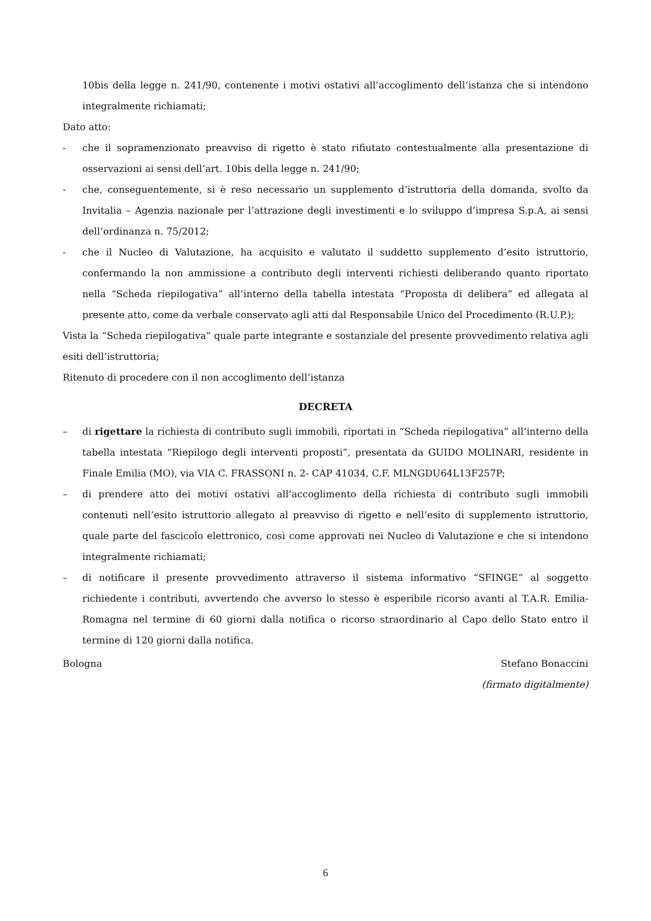10bis della legge n. 241/90, contenente i motivi ostativi all’accoglimento dell’istanza che si intendono integralmente richiamati;
Dato atto:
- che il sopramenzionato preavviso di rigetto è stato rifiutato contestualmente alla presentazione di osservazioni ai sensi dell’art. 10bis della legge n. 241/90;
- che, conseguentemente, si è reso necessario un supplemento d’istruttoria della domanda, svolto da Invitalia – Agenzia nazionale per l’attrazione degli investimenti e lo sviluppo d’impresa S.p.A, ai sensi dell’ordinanza n. 75/2012;
- che il Nucleo di Valutazione, ha acquisito e valutato il suddetto supplemento d’esito istruttorio, confermando la non ammissione a contributo degli interventi richiesti deliberando quanto riportato nella “Scheda riepilogativa” all’interno della tabella intestata “Proposta di delibera” ed allegata al presente atto, come da verbale conservato agli atti dal Responsabile Unico del Procedimento (R.U.P.);
Vista la “Scheda riepilogativa” quale parte integrante e sostanziale del presente provvedimento relativa agli esiti dell’istruttoria;
Ritenuto di procedere con il non accoglimento dell’istanza
DECRETA
– di rigettare la richiesta di contributo sugli immobili, riportati in “Scheda riepilogativa” all’interno della tabella intestata “Riepilogo degli interventi proposti”, presentata da GUIDO MOLINARI, residente in Finale Emilia (MO), via VIA C. FRASSONI n. 2- CAP 41034, C.F. MLNGDU64L13F257P;
– di prendere atto dei motivi ostativi all’accoglimento della richiesta di contributo sugli immobili contenuti nell’esito istruttorio allegato al preavviso di rigetto e nell’esito di supplemento istruttorio, quale parte del fascicolo elettronico, così come approvati nei Nucleo di Valutazione e che si intendono integralmente richiamati;
– di notificare il presente provvedimento attraverso il sistema informativo “SFINGE” al soggetto richiedente i contributi, avvertendo che avverso lo stesso è esperibile ricorso avanti al T.A.R. Emilia-Romagna nel termine di 60 giorni dalla notifica o ricorso straordinario al Capo dello Stato entro il termine di 120 giorni dalla notifica.
Bologna Stefano Bonaccini
(firmato digitalmente)
6